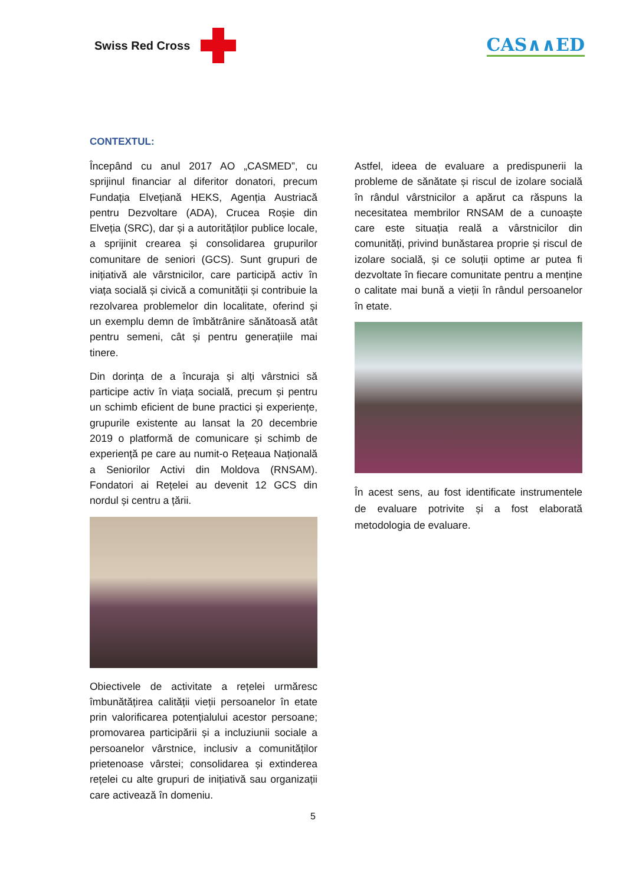Swiss Red Cross
CAS∧∧ED
CONTEXTUL:
Începând cu anul 2017 AO „CASMED”, cu sprijinul financiar al diferitor donatori, precum Fundația Elvețiană HEKS, Agenția Austriacă pentru Dezvoltare (ADA), Crucea Roșie din Elveția (SRC), dar și a autorităților publice locale, a sprijinit crearea și consolidarea grupurilor comunitare de seniori (GCS). Sunt grupuri de inițiativă ale vârstnicilor, care participă activ în viața socială și civică a comunității și contribuie la rezolvarea problemelor din localitate, oferind și un exemplu demn de îmbătrânire sănătoasă atât pentru semeni, cât și pentru generațiile mai tinere.
Din dorința de a încuraja și alți vârstnici să participe activ în viața socială, precum și pentru un schimb eficient de bune practici și experiențe, grupurile existente au lansat la 20 decembrie 2019 o platformă de comunicare și schimb de experiență pe care au numit-o Rețeaua Națională a Seniorilor Activi din Moldova (RNSAM). Fondatori ai Rețelei au devenit 12 GCS din nordul și centru a țării.
Obiectivele de activitate a rețelei urmăresc îmbunătățirea calității vieții persoanelor în etate prin valorificarea potențialului acestor persoane; promovarea participării și a incluziunii sociale a persoanelor vârstnice, inclusiv a comunităților prietenoase vârstei; consolidarea și extinderea rețelei cu alte grupuri de inițiativă sau organizații care activează în domeniu.
Astfel, ideea de evaluare a predispunerii la probleme de sănătate și riscul de izolare socială în rândul vârstnicilor a apărut ca răspuns la necesitatea membrilor RNSAM de a cunoaște care este situația reală a vârstnicilor din comunități, privind bunăstarea proprie și riscul de izolare socială, și ce soluții optime ar putea fi dezvoltate în fiecare comunitate pentru a menține o calitate mai bună a vieții în rândul persoanelor în etate.
În acest sens, au fost identificate instrumentele de evaluare potrivite și a fost elaborată metodologia de evaluare.
5